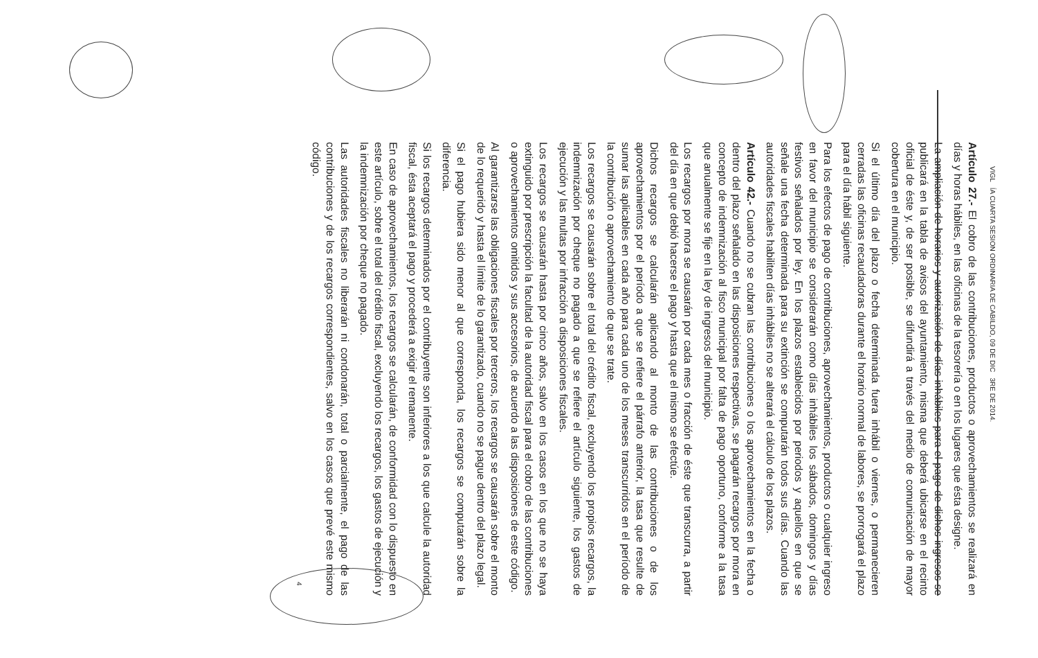VIGL ÍA CUARTA SESION ORDINARIA DE CABILDO, 09 DE DIC 3RE DE 2014.
Artículo 27.- El cobro de las contribuciones, productos o aprovechamientos se realizará en días y horas hábiles, en las oficinas de la tesorería o en los lugares que ésta designe.
La ampliación de horarios y autorización de días inhábiles para el pago de dichos ingresos se publicará en la tabla de avisos del ayuntamiento, misma que deberá ubicarse en el recinto oficial de éste y, de ser posible, se difundirá a través del medio de comunicación de mayor cobertura en el municipio.
Si el último día del plazo o fecha determinada fuera inhábil o viernes, o permanecieren cerradas las oficinas recaudadoras durante el horario normal de labores, se prorrogará el plazo para el día hábil siguiente.
Para los efectos de pago de contribuciones, aprovechamientos, productos o cualquier ingreso en favor del municipio se considerarán como días inhábiles los sábados, domingos y días festivos señalados por ley. En los plazos establecidos por periodos y aquellos en que se señale una fecha determinada para su extinción se computarán todos sus días. Cuando las autoridades fiscales habiliten días inhábiles no se alterará el cálculo de los plazos.
Artículo 42.- Cuando no se cubran las contribuciones o los aprovechamientos en la fecha o dentro del plazo señalado en las disposiciones respectivas, se pagarán recargos por mora en concepto de indemnización al fisco municipal por falta de pago oportuno, conforme a la tasa que anualmente se fije en la ley de ingresos del municipio.
Los recargos por mora se causarán por cada mes o fracción de éste que transcurra, a partir del día en que debió hacerse el pago y hasta que el mismo se efectúe.
Dichos recargos se calcularán aplicando al monto de las contribuciones o de los aprovechamientos por el período a que se refiere el párrafo anterior, la tasa que resulte de sumar las aplicables en cada año para cada uno de los meses transcurridos en el período de la contribución o aprovechamiento de que se trate.
Los recargos se causarán sobre el total del crédito fiscal, excluyendo los propios recargos, la indemnización por cheque no pagado a que se refiere el artículo siguiente, los gastos de ejecución y las multas por infracción a disposiciones fiscales.
Los recargos se causarán hasta por cinco años, salvo en los casos en los que no se haya extinguido por prescripción la facultad de la autoridad fiscal para el cobro de las contribuciones o aprovechamientos omitidos y sus accesorios, de acuerdo a las disposiciones de este código.
Al garantizarse las obligaciones fiscales por terceros, los recargos se causarán sobre el monto de lo requerido y hasta el límite de lo garantizado, cuando no se pague dentro del plazo legal.
Si el pago hubiera sido menor al que corresponda, los recargos se computarán sobre la diferencia.
Si los recargos determinados por el contribuyente son inferiores a los que calcule la autoridad fiscal, ésta aceptará el pago y procederá a exigir el remanente.
En caso de aprovechamientos, los recargos se calcularán, de conformidad con lo dispuesto en este artículo, sobre el total del crédito fiscal, excluyendo los recargos, los gastos de ejecución y la indemnización por cheque no pagado.
Las autoridades fiscales no liberarán ni condonarán, total o parcialmente, el pago de las contribuciones y de los recargos correspondientes, salvo en los casos que prevé este mismo código.
4